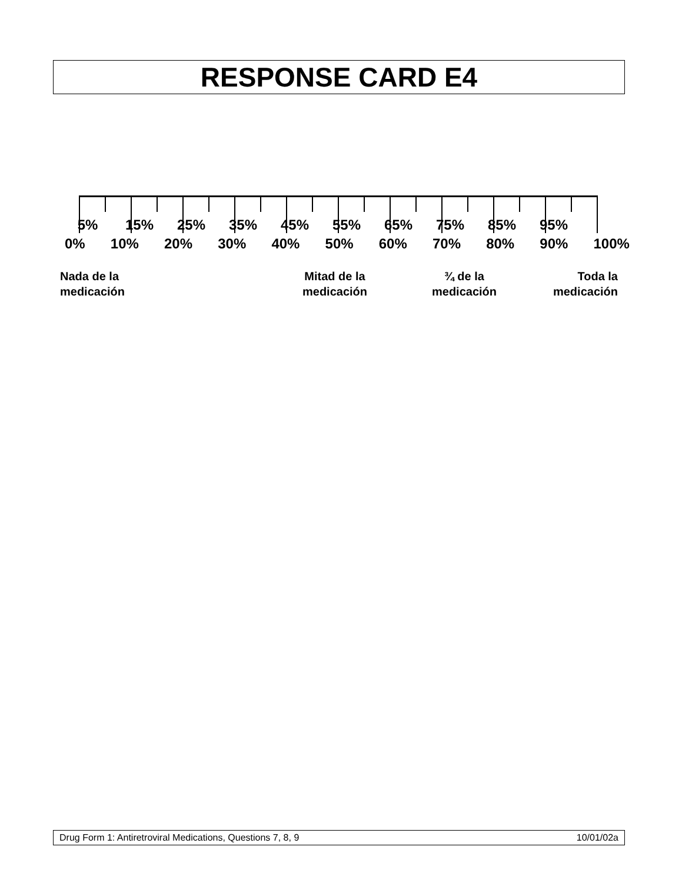RESPONSE CARD E4
5% 15% 25% 35% 45% 55% 65% 75% 85% 95%
0% 10% 20% 30% 40% 50% 60% 70% 80% 90% 100%
Nada de la
medicación
Mitad de la
medicación
¾ de la
medicación
Toda la
medicación
Drug Form 1: Antiretroviral Medications, Questions 7, 8, 9 10/01/02a